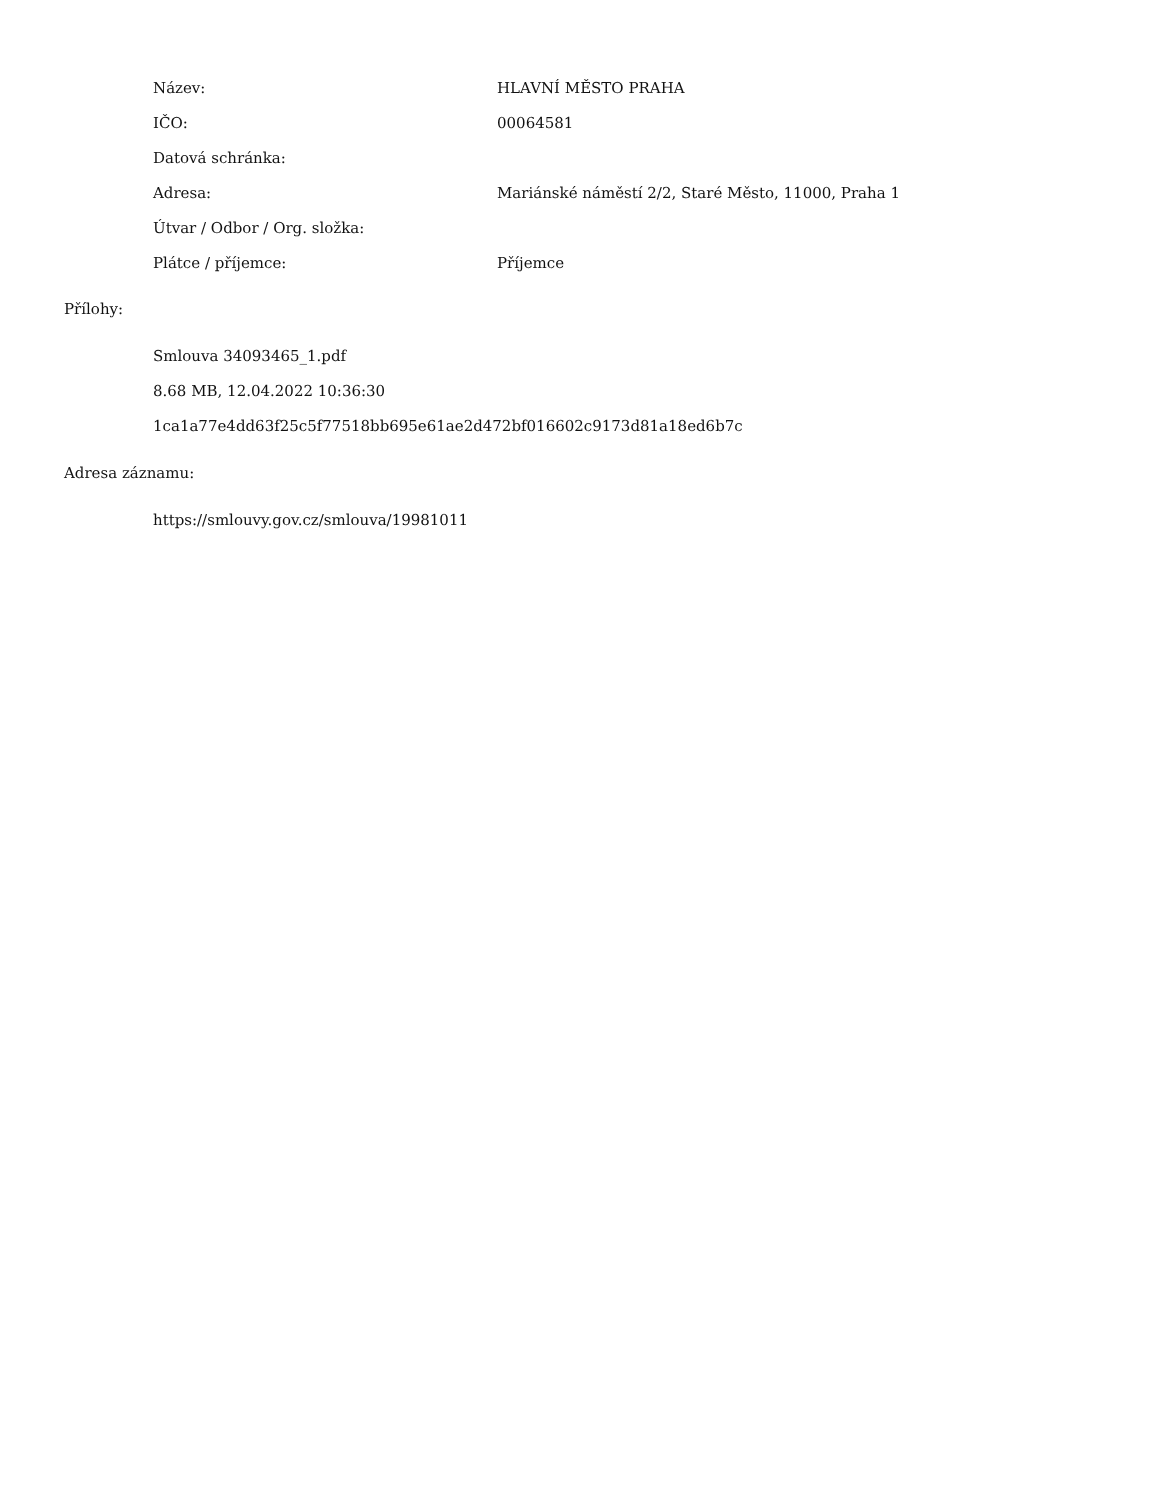| Název: | HLAVNÍ MĚSTO PRAHA |
| IČO: | 00064581 |
| Datová schránka: | |
| Adresa: | Mariánské náměstí 2/2, Staré Město, 11000, Praha 1 |
| Útvar / Odbor / Org. složka: | |
| Plátce / příjemce: | Příjemce |
Přílohy:
Smlouva 34093465_1.pdf
8.68 MB, 12.04.2022 10:36:30
1ca1a77e4dd63f25c5f77518bb695e61ae2d472bf016602c9173d81a18ed6b7c
Adresa záznamu:
https://smlouvy.gov.cz/smlouva/19981011